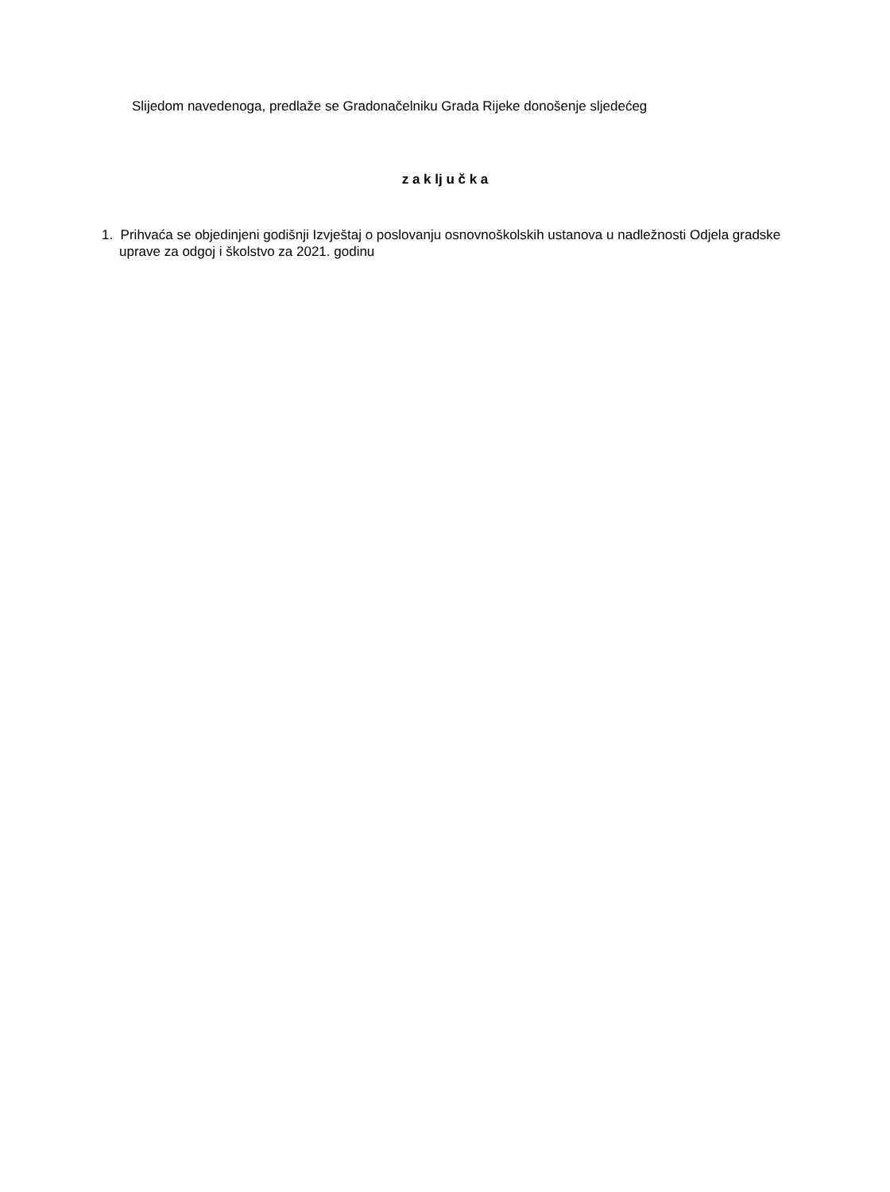Slijedom navedenoga, predlaže se Gradonačelniku Grada Rijeke donošenje sljedećeg
z a k lj u č k a
1. Prihvaća se objedinjeni godišnji Izvještaj o poslovanju osnovnoškolskih ustanova u nadležnosti Odjela gradske uprave za odgoj i školstvo za 2021. godinu